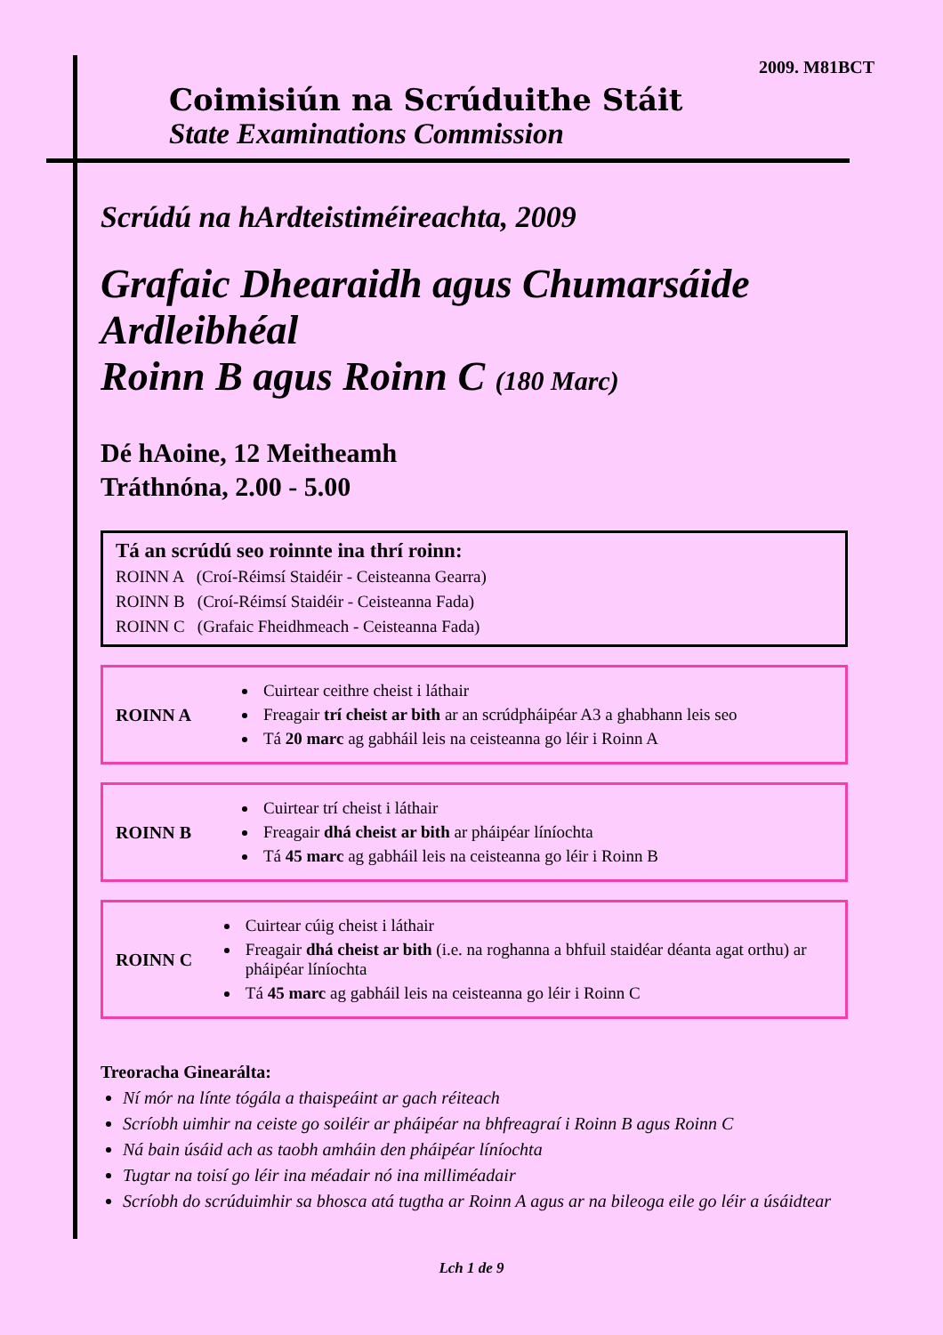2009. M81BCT
Coimisiún na Scrúduithe Stáit
State Examinations Commission
Scrúdú na hArdteistiméireachta, 2009
Grafaic Dhearaidh agus Chumarsáide
Ardleibhéal
Roinn B agus Roinn C (180 Marc)
Dé hAoine, 12 Meitheamh
Tráthnóna, 2.00 - 5.00
Tá an scrúdú seo roinnte ina thrí roinn:
ROINN A (Croí-Réimsí Staidéir - Ceisteanna Gearra)
ROINN B (Croí-Réimsí Staidéir - Ceisteanna Fada)
ROINN C (Grafaic Fheidhmeach - Ceisteanna Fada)
ROINN A
Cuirtear ceithre cheist i láthair
Freagair trí cheist ar bith ar an scrúdpháipéar A3 a ghabhann leis seo
Tá 20 marc ag gabháil leis na ceisteanna go léir i Roinn A
ROINN B
Cuirtear trí cheist i láthair
Freagair dhá cheist ar bith ar pháipéar líníochta
Tá 45 marc ag gabháil leis na ceisteanna go léir i Roinn B
ROINN C
Cuirtear cúig cheist i láthair
Freagair dhá cheist ar bith (i.e. na roghanna a bhfuil staidéar déanta agat orthu) ar pháipéar líníochta
Tá 45 marc ag gabháil leis na ceisteanna go léir i Roinn C
Treoracha Ginearálta:
Ní mór na línte tógála a thaispeáint ar gach réiteach
Scríobh uimhir na ceiste go soiléir ar pháipéar na bhfreagraí i Roinn B agus Roinn C
Ná bain úsáid ach as taobh amháin den pháipéar líníochta
Tugtar na toisí go léir ina méadair nó ina milliméadair
Scríobh do scrúduimhir sa bhosca atá tugtha ar Roinn A agus ar na bileoga eile go léir a úsáidtear
Lch 1 de 9